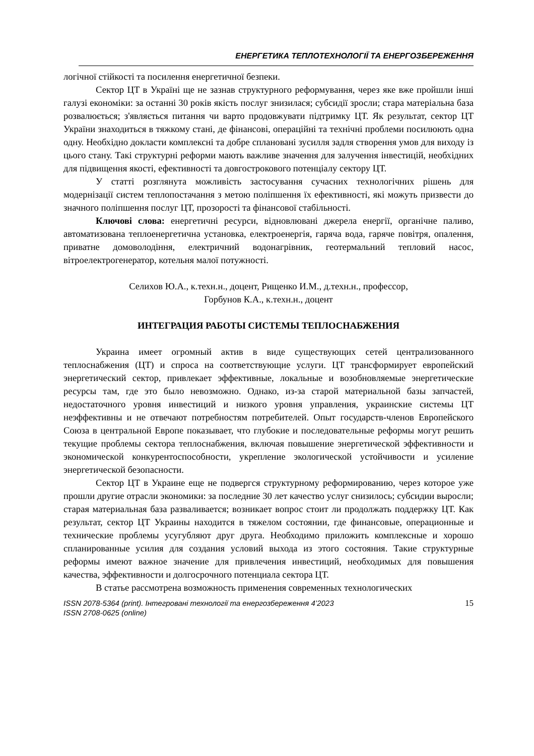ЕНЕРГЕТИКА ТЕПЛОТЕХНОЛОГІЇ ТА ЕНЕРГОЗБЕРЕЖЕННЯ
логічної стійкості та посилення енергетичної безпеки.
Сектор ЦТ в Україні ще не зазнав структурного реформування, через яке вже пройшли інші галузі економіки: за останні 30 років якість послуг знизилася; субсидії зросли; стара матеріальна база розвалюється; з'являється питання чи варто продовжувати підтримку ЦТ. Як результат, сектор ЦТ України знаходиться в тяжкому стані, де фінансові, операційні та технічні проблеми посилюють одна одну. Необхідно докласти комплексні та добре сплановані зусилля задля створення умов для виходу із цього стану. Такі структурні реформи мають важливе значення для залучення інвестицій, необхідних для підвищення якості, ефективності та довгострокового потенціалу сектору ЦТ.
У статті розглянута можливість застосування сучасних технологічних рішень для модернізації систем теплопостачання з метою поліпшення їх ефективності, які можуть призвести до значного поліпшення послуг ЦТ, прозорості та фінансової стабільності.
Ключові слова: енергетичні ресурси, відновлювані джерела енергії, органічне паливо, автоматизована теплоенергетична установка, електроенергія, гаряча вода, гаряче повітря, опалення, приватне домоволодіння, електричний водонагрівник, геотермальний тепловий насос, вітроелектрогенератор, котельня малої потужності.
Селихов Ю.А., к.техн.н., доцент, Рищенко И.М., д.техн.н., профессор,
Горбунов К.А., к.техн.н., доцент
ИНТЕГРАЦИЯ РАБОТЫ СИСТЕМЫ ТЕПЛОСНАБЖЕНИЯ
Украина имеет огромный актив в виде существующих сетей централизованного теплоснабжения (ЦТ) и спроса на соответствующие услуги. ЦТ трансформирует европейский энергетический сектор, привлекает эффективные, локальные и возобновляемые энергетические ресурсы там, где это было невозможно. Однако, из-за старой материальной базы запчастей, недостаточного уровня инвестиций и низкого уровня управления, украинские системы ЦТ неэффективны и не отвечают потребностям потребителей. Опыт государств-членов Европейского Союза в центральной Европе показывает, что глубокие и последовательные реформы могут решить текущие проблемы сектора теплоснабжения, включая повышение энергетической эффективности и экономической конкурентоспособности, укрепление экологической устойчивости и усиление энергетической безопасности.
Сектор ЦТ в Украине еще не подвергся структурному реформированию, через которое уже прошли другие отрасли экономики: за последние 30 лет качество услуг снизилось; субсидии выросли; старая материальная база разваливается; возникает вопрос стоит ли продолжать поддержку ЦТ. Как результат, сектор ЦТ Украины находится в тяжелом состоянии, где финансовые, операционные и технические проблемы усугубляют друг друга. Необходимо приложить комплексные и хорошо спланированные усилия для создания условий выхода из этого состояния. Такие структурные реформы имеют важное значение для привлечения инвестиций, необходимых для повышения качества, эффективности и долгосрочного потенциала сектора ЦТ.
В статье рассмотрена возможность применения современных технологических
ISSN 2078-5364 (print). Інтегровані технології та енергозбереження 4’2023
ISSN 2708-0625 (online)
15